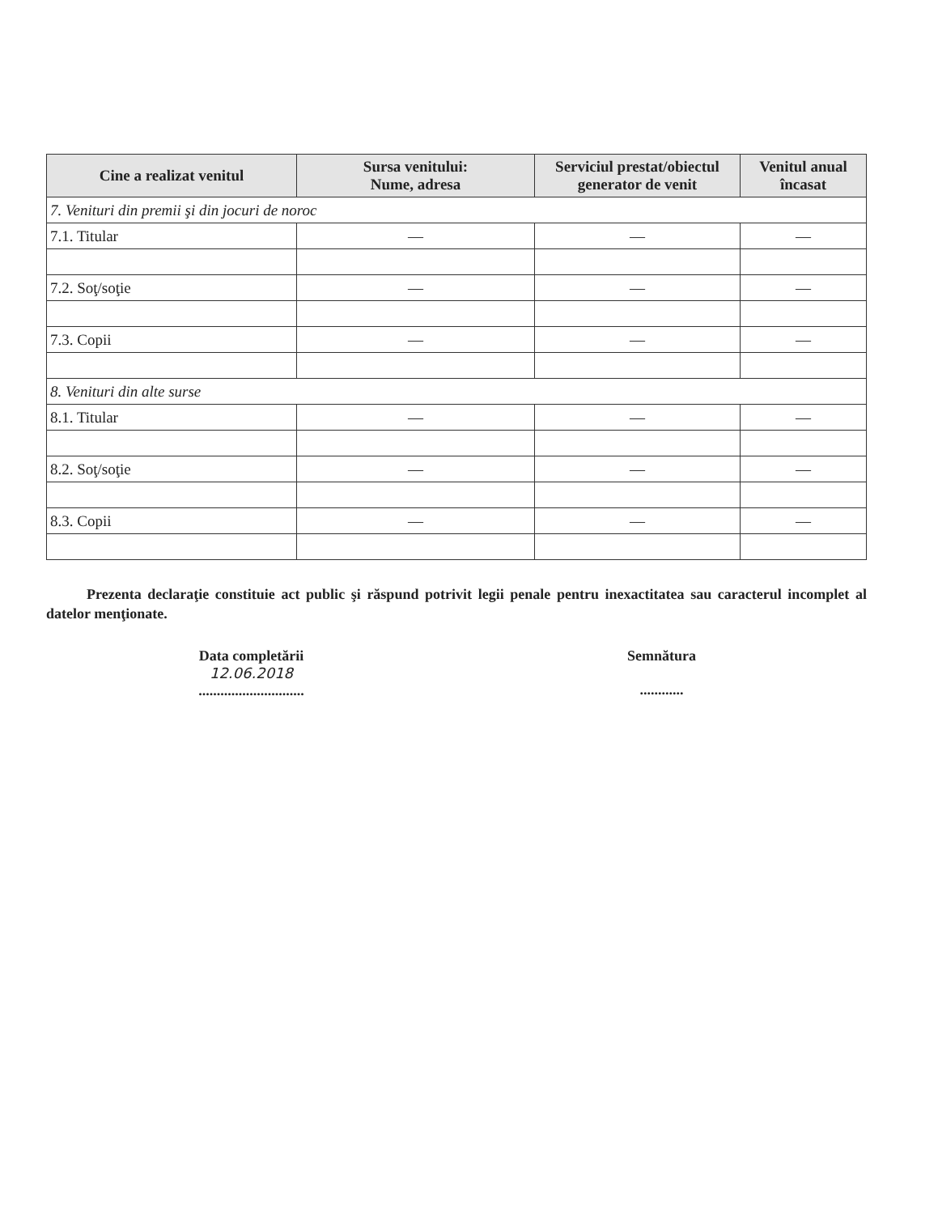| Cine a realizat venitul | Sursa venitului: Nume, adresa | Serviciul prestat/obiectul generator de venit | Venitul anual încasat |
| --- | --- | --- | --- |
| 7. Venituri din premii şi din jocuri de noroc | | | |
| 7.1. Titular | — | — | — |
| 7.2. Soţ/soţie | — | — | — |
| 7.3. Copii | — | — | — |
| 8. Venituri din alte surse | | | |
| 8.1. Titular | — | — | — |
| 8.2. Soţ/soţie | — | — | — |
| 8.3. Copii | — | — | — |
Prezenta declaraţie constituie act public şi răspund potrivit legii penale pentru inexactitatea sau caracterul incomplet al datelor menţionate.
Data completării
12.06.2018
.............................
Semnătura
............